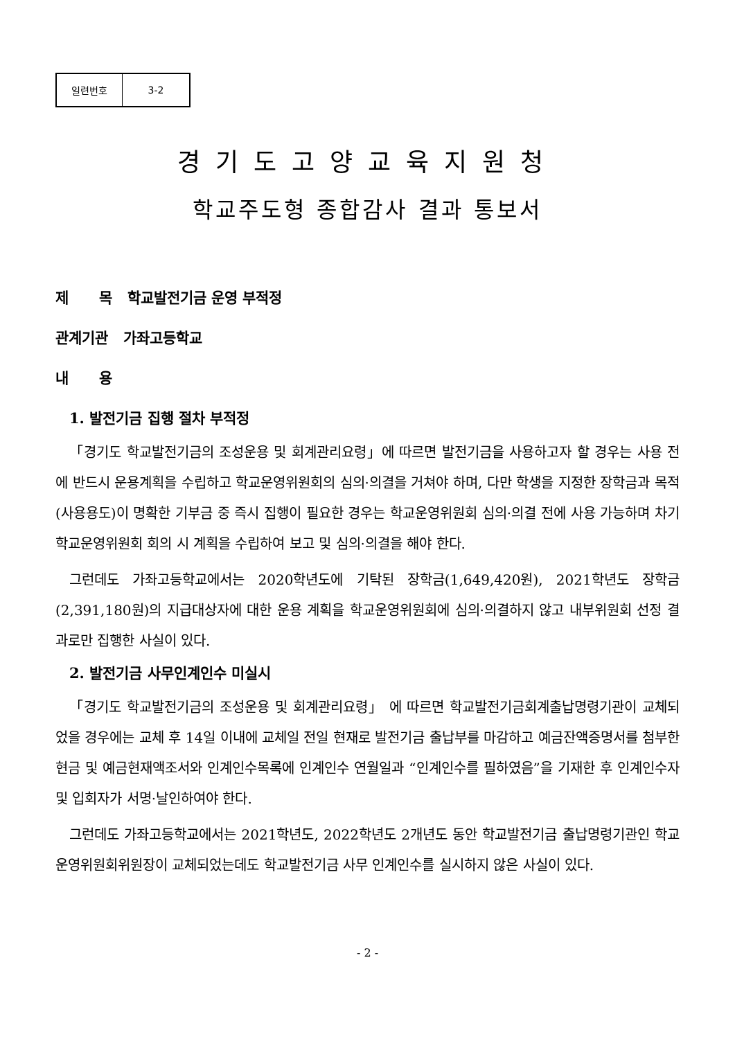| 일련번호 | 3-2 |
경기도고양교육지원청
학교주도형 종합감사 결과 통보서
제 목 학교발전기금 운영 부적정
관계기관 가좌고등학교
내 용
1. 발전기금 집행 절차 부적정
「경기도 학교발전기금의 조성운용 및 회계관리요령」에 따르면 발전기금을 사용하고자 할 경우는 사용 전에 반드시 운용계획을 수립하고 학교운영위원회의 심의·의결을 거쳐야 하며, 다만 학생을 지정한 장학금과 목적(사용용도)이 명확한 기부금 중 즉시 집행이 필요한 경우는 학교운영위원회 심의·의결 전에 사용 가능하며 차기 학교운영위원회 회의 시 계획을 수립하여 보고 및 심의·의결을 해야 한다.
그런데도 가좌고등학교에서는 2020학년도에 기탁된 장학금(1,649,420원), 2021학년도 장학금(2,391,180원)의 지급대상자에 대한 운용 계획을 학교운영위원회에 심의·의결하지 않고 내부위원회 선정 결과로만 집행한 사실이 있다.
2. 발전기금 사무인계인수 미실시
「경기도 학교발전기금의 조성운용 및 회계관리요령」 에 따르면 학교발전기금회계출납명령기관이 교체되었을 경우에는 교체 후 14일 이내에 교체일 전일 현재로 발전기금 출납부를 마감하고 예금잔액증명서를 첨부한 현금 및 예금현재액조서와 인계인수목록에 인계인수 연월일과 “인계인수를 필하였음”을 기재한 후 인계인수자 및 입회자가 서명·날인하여야 한다.
그런데도 가좌고등학교에서는 2021학년도, 2022학년도 2개년도 동안 학교발전기금 출납명령기관인 학교운영위원회위원장이 교체되었는데도 학교발전기금 사무 인계인수를 실시하지 않은 사실이 있다.
- 2 -